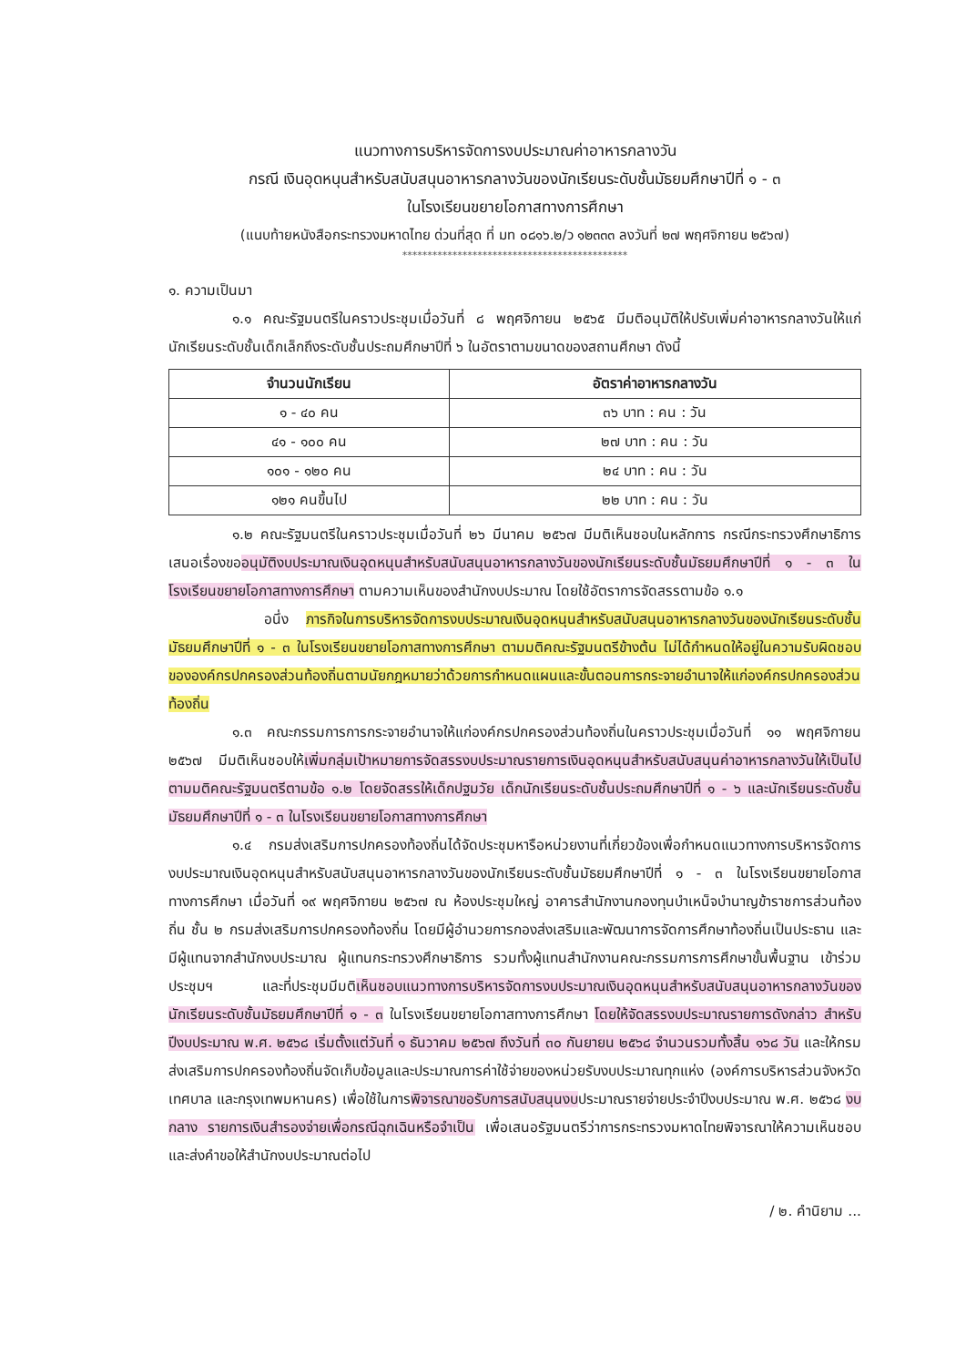แนวทางการบริหารจัดการงบประมาณค่าอาหารกลางวัน
กรณี เงินอุดหนุนสำหรับสนับสนุนอาหารกลางวันของนักเรียนระดับชั้นมัธยมศึกษาปีที่ ๑ - ๓
ในโรงเรียนขยายโอกาสทางการศึกษา
(แนบท้ายหนังสือกระทรวงมหาดไทย ด่วนที่สุด ที่ มท ๐๘๑๖.๒/ว ๑๒๓๓๓ ลงวันที่ ๒๗ พฤศจิกายน ๒๕๖๗)
*********************************************
๑. ความเป็นมา
๑.๑ คณะรัฐมนตรีในคราวประชุมเมื่อวันที่ ๘ พฤศจิกายน ๒๕๖๕ มีมติอนุมัติให้ปรับเพิ่มค่าอาหารกลางวันให้แก่นักเรียนระดับชั้นเด็กเล็กถึงระดับชั้นประถมศึกษาปีที่ ๖ ในอัตราตามขนาดของสถานศึกษา ดังนี้
| จำนวนนักเรียน | อัตราค่าอาหารกลางวัน |
| --- | --- |
| ๑ - ๔๐ คน | ๓๖ บาท : คน : วัน |
| ๔๑ - ๑๐๐ คน | ๒๗ บาท : คน : วัน |
| ๑๐๑ - ๑๒๐ คน | ๒๔ บาท : คน : วัน |
| ๑๒๑ คนขึ้นไป | ๒๒ บาท : คน : วัน |
๑.๒ คณะรัฐมนตรีในคราวประชุมเมื่อวันที่ ๒๖ มีนาคม ๒๕๖๗ มีมติเห็นชอบในหลักการ กรณีกระทรวงศึกษาธิการเสนอเรื่องขออนุมัติงบประมาณเงินอุดหนุนสำหรับสนับสนุนอาหารกลางวันของนักเรียนระดับชั้นมัธยมศึกษาปีที่ ๑ - ๓ ในโรงเรียนขยายโอกาสทางการศึกษา ตามความเห็นของสำนักงบประมาณ โดยใช้อัตราการจัดสรรตามข้อ ๑.๑
อนึ่ง ภารกิจในการบริหารจัดการงบประมาณเงินอุดหนุนสำหรับสนับสนุนอาหารกลางวันของนักเรียนระดับชั้นมัธยมศึกษาปีที่ ๑ - ๓ ในโรงเรียนขยายโอกาสทางการศึกษา ตามมติคณะรัฐมนตรีข้างต้น ไม่ได้กำหนดให้อยู่ในความรับผิดชอบขององค์กรปกครองส่วนท้องถิ่นตามนัยกฎหมายว่าด้วยการกำหนดแผนและขั้นตอนการกระจายอำนาจให้แก่องค์กรปกครองส่วนท้องถิ่น
๑.๓ คณะกรรมการการกระจายอำนาจให้แก่องค์กรปกครองส่วนท้องถิ่นในคราวประชุมเมื่อวันที่ ๑๑ พฤศจิกายน ๒๕๖๗ มีมติเห็นชอบให้เพิ่มกลุ่มเป้าหมายการจัดสรรงบประมาณรายการเงินอุดหนุนสำหรับสนับสนุนค่าอาหารกลางวันให้เป็นไปตามมติคณะรัฐมนตรีตามข้อ ๑.๒ โดยจัดสรรให้เด็กปฐมวัย เด็กนักเรียนระดับชั้นประถมศึกษาปีที่ ๑ - ๖ และนักเรียนระดับชั้นมัธยมศึกษาปีที่ ๑ - ๓ ในโรงเรียนขยายโอกาสทางการศึกษา
๑.๔ กรมส่งเสริมการปกครองท้องถิ่นได้จัดประชุมหารือหน่วยงานที่เกี่ยวข้องเพื่อกำหนดแนวทางการบริหารจัดการงบประมาณเงินอุดหนุนสำหรับสนับสนุนอาหารกลางวันของนักเรียนระดับชั้นมัธยมศึกษาปีที่ ๑ - ๓ ในโรงเรียนขยายโอกาสทางการศึกษา เมื่อวันที่ ๑๙ พฤศจิกายน ๒๕๖๗ ณ ห้องประชุมใหญ่ อาคารสำนักงานกองทุนบำเหน็จบำนาญข้าราชการส่วนท้องถิ่น ชั้น ๒ กรมส่งเสริมการปกครองท้องถิ่น โดยมีผู้อำนวยการกองส่งเสริมและพัฒนาการจัดการศึกษาท้องถิ่นเป็นประธาน และมีผู้แทนจากสำนักงบประมาณ ผู้แทนกระทรวงศึกษาธิการ รวมทั้งผู้แทนสำนักงานคณะกรรมการการศึกษาขั้นพื้นฐาน เข้าร่วมประชุมฯ และที่ประชุมมีมติเห็นชอบแนวทางการบริหารจัดการงบประมาณเงินอุดหนุนสำหรับสนับสนุนอาหารกลางวันของนักเรียนระดับชั้นมัธยมศึกษาปีที่ ๑ - ๓ ในโรงเรียนขยายโอกาสทางการศึกษา โดยให้จัดสรรงบประมาณรายการดังกล่าว สำหรับปีงบประมาณ พ.ศ. ๒๕๖๘ เริ่มตั้งแต่วันที่ ๑ ธันวาคม ๒๕๖๗ ถึงวันที่ ๓๐ กันยายน ๒๕๖๘ จำนวนรวมทั้งสิ้น ๑๖๘ วัน และให้กรมส่งเสริมการปกครองท้องถิ่นจัดเก็บข้อมูลและประมาณการค่าใช้จ่ายของหน่วยรับงบประมาณทุกแห่ง (องค์การบริหารส่วนจังหวัด เทศบาล และกรุงเทพมหานคร) เพื่อใช้ในการพิจารณาขอรับการสนับสนุนงบประมาณรายจ่ายประจำปีงบประมาณ พ.ศ. ๒๕๖๘ งบกลาง รายการเงินสำรองจ่ายเพื่อกรณีฉุกเฉินหรือจำเป็น เพื่อเสนอรัฐมนตรีว่าการกระทรวงมหาดไทยพิจารณาให้ความเห็นชอบ และส่งคำขอให้สำนักงบประมาณต่อไป
/ ๒. คำนิยาม ...